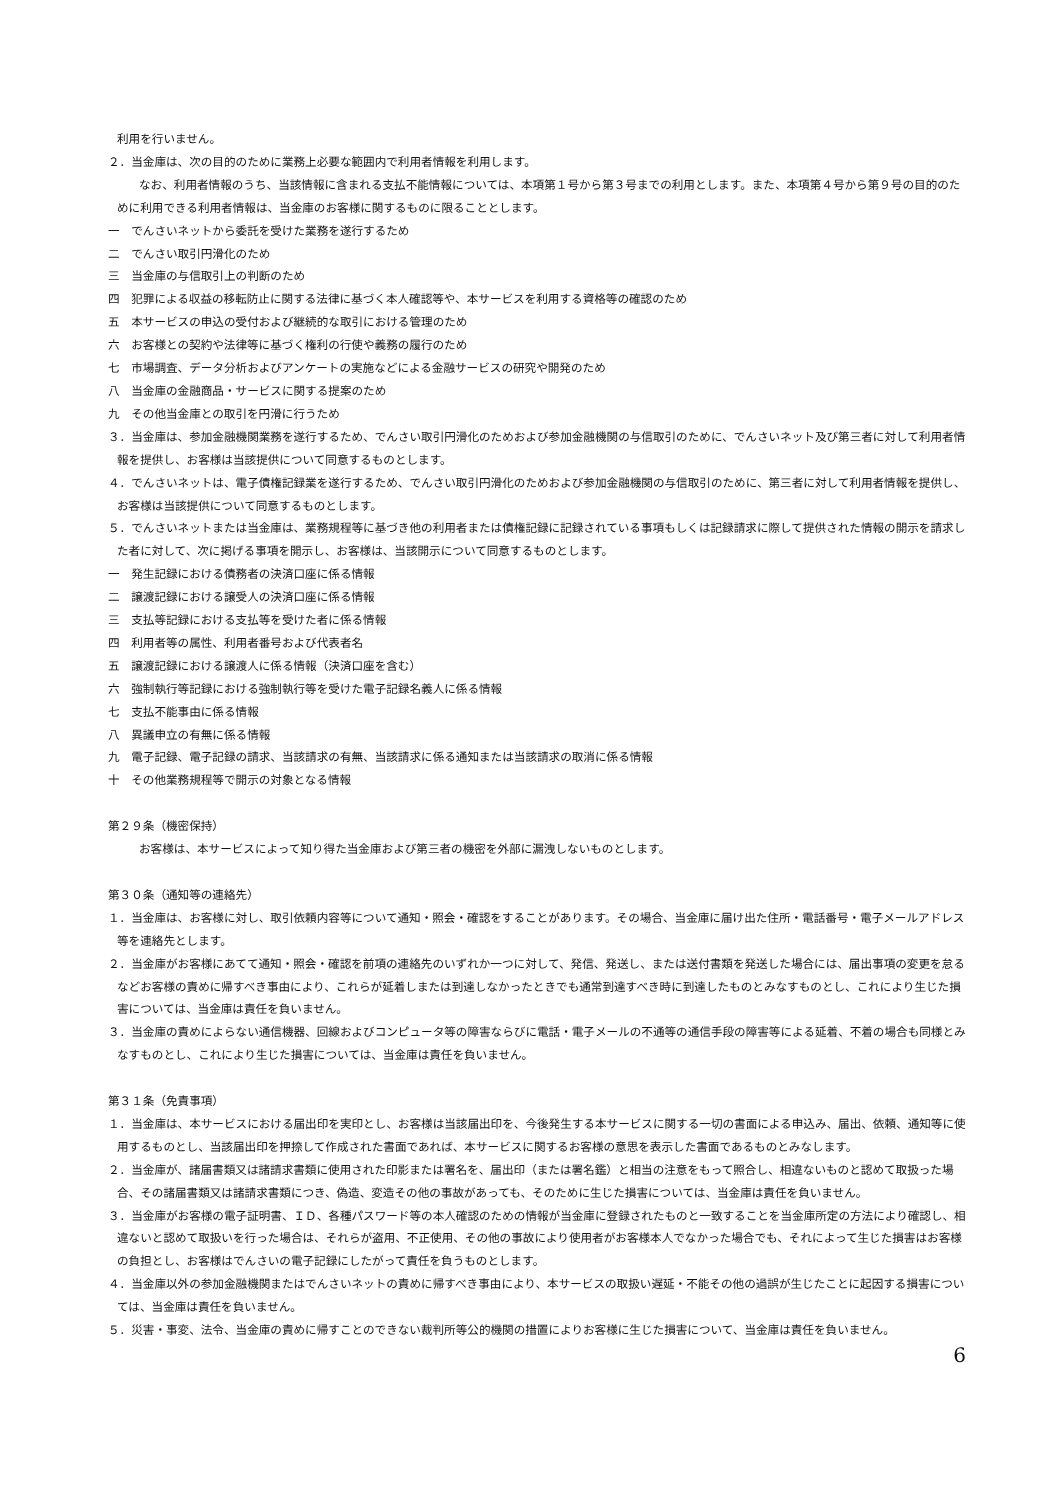利用を行いません。
２．当金庫は、次の目的のために業務上必要な範囲内で利用者情報を利用します。
なお、利用者情報のうち、当該情報に含まれる支払不能情報については、本項第１号から第３号までの利用とします。また、本項第４号から第９号の目的のために利用できる利用者情報は、当金庫のお客様に関するものに限ることとします。
一　でんさいネットから委託を受けた業務を遂行するため
二　でんさい取引円滑化のため
三　当金庫の与信取引上の判断のため
四　犯罪による収益の移転防止に関する法律に基づく本人確認等や、本サービスを利用する資格等の確認のため
五　本サービスの申込の受付および継続的な取引における管理のため
六　お客様との契約や法律等に基づく権利の行使や義務の履行のため
七　市場調査、データ分析およびアンケートの実施などによる金融サービスの研究や開発のため
八　当金庫の金融商品・サービスに関する提案のため
九　その他当金庫との取引を円滑に行うため
３．当金庫は、参加金融機関業務を遂行するため、でんさい取引円滑化のためおよび参加金融機関の与信取引のために、でんさいネット及び第三者に対して利用者情報を提供し、お客様は当該提供について同意するものとします。
４．でんさいネットは、電子債権記録業を遂行するため、でんさい取引円滑化のためおよび参加金融機関の与信取引のために、第三者に対して利用者情報を提供し、お客様は当該提供について同意するものとします。
５．でんさいネットまたは当金庫は、業務規程等に基づき他の利用者または債権記録に記録されている事項もしくは記録請求に際して提供された情報の開示を請求した者に対して、次に掲げる事項を開示し、お客様は、当該開示について同意するものとします。
一　発生記録における債務者の決済口座に係る情報
二　譲渡記録における譲受人の決済口座に係る情報
三　支払等記録における支払等を受けた者に係る情報
四　利用者等の属性、利用者番号および代表者名
五　譲渡記録における譲渡人に係る情報（決済口座を含む）
六　強制執行等記録における強制執行等を受けた電子記録名義人に係る情報
七　支払不能事由に係る情報
八　異議申立の有無に係る情報
九　電子記録、電子記録の請求、当該請求の有無、当該請求に係る通知または当該請求の取消に係る情報
十　その他業務規程等で開示の対象となる情報
第２９条（機密保持）
お客様は、本サービスによって知り得た当金庫および第三者の機密を外部に漏洩しないものとします。
第３０条（通知等の連絡先）
１．当金庫は、お客様に対し、取引依頼内容等について通知・照会・確認をすることがあります。その場合、当金庫に届け出た住所・電話番号・電子メールアドレス等を連絡先とします。
２．当金庫がお客様にあてて通知・照会・確認を前項の連絡先のいずれか一つに対して、発信、発送し、または送付書類を発送した場合には、届出事項の変更を怠るなどお客様の責めに帰すべき事由により、これらが延着しまたは到達しなかったときでも通常到達すべき時に到達したものとみなすものとし、これにより生じた損害については、当金庫は責任を負いません。
３．当金庫の責めによらない通信機器、回線およびコンピュータ等の障害ならびに電話・電子メールの不通等の通信手段の障害等による延着、不着の場合も同様とみなすものとし、これにより生じた損害については、当金庫は責任を負いません。
第３１条（免責事項）
１．当金庫は、本サービスにおける届出印を実印とし、お客様は当該届出印を、今後発生する本サービスに関する一切の書面による申込み、届出、依頼、通知等に使用するものとし、当該届出印を押捺して作成された書面であれば、本サービスに関するお客様の意思を表示した書面であるものとみなします。
２．当金庫が、諸届書類又は諸請求書類に使用された印影または署名を、届出印（または署名鑑）と相当の注意をもって照合し、相違ないものと認めて取扱った場合、その諸届書類又は諸請求書類につき、偽造、変造その他の事故があっても、そのために生じた損害については、当金庫は責任を負いません。
３．当金庫がお客様の電子証明書、ＩＤ、各種パスワード等の本人確認のための情報が当金庫に登録されたものと一致することを当金庫所定の方法により確認し、相違ないと認めて取扱いを行った場合は、それらが盗用、不正使用、その他の事故により使用者がお客様本人でなかった場合でも、それによって生じた損害はお客様の負担とし、お客様はでんさいの電子記録にしたがって責任を負うものとします。
４．当金庫以外の参加金融機関またはでんさいネットの責めに帰すべき事由により、本サービスの取扱い遅延・不能その他の過誤が生じたことに起因する損害については、当金庫は責任を負いません。
５．災害・事変、法令、当金庫の責めに帰すことのできない裁判所等公的機関の措置によりお客様に生じた損害について、当金庫は責任を負いません。
6